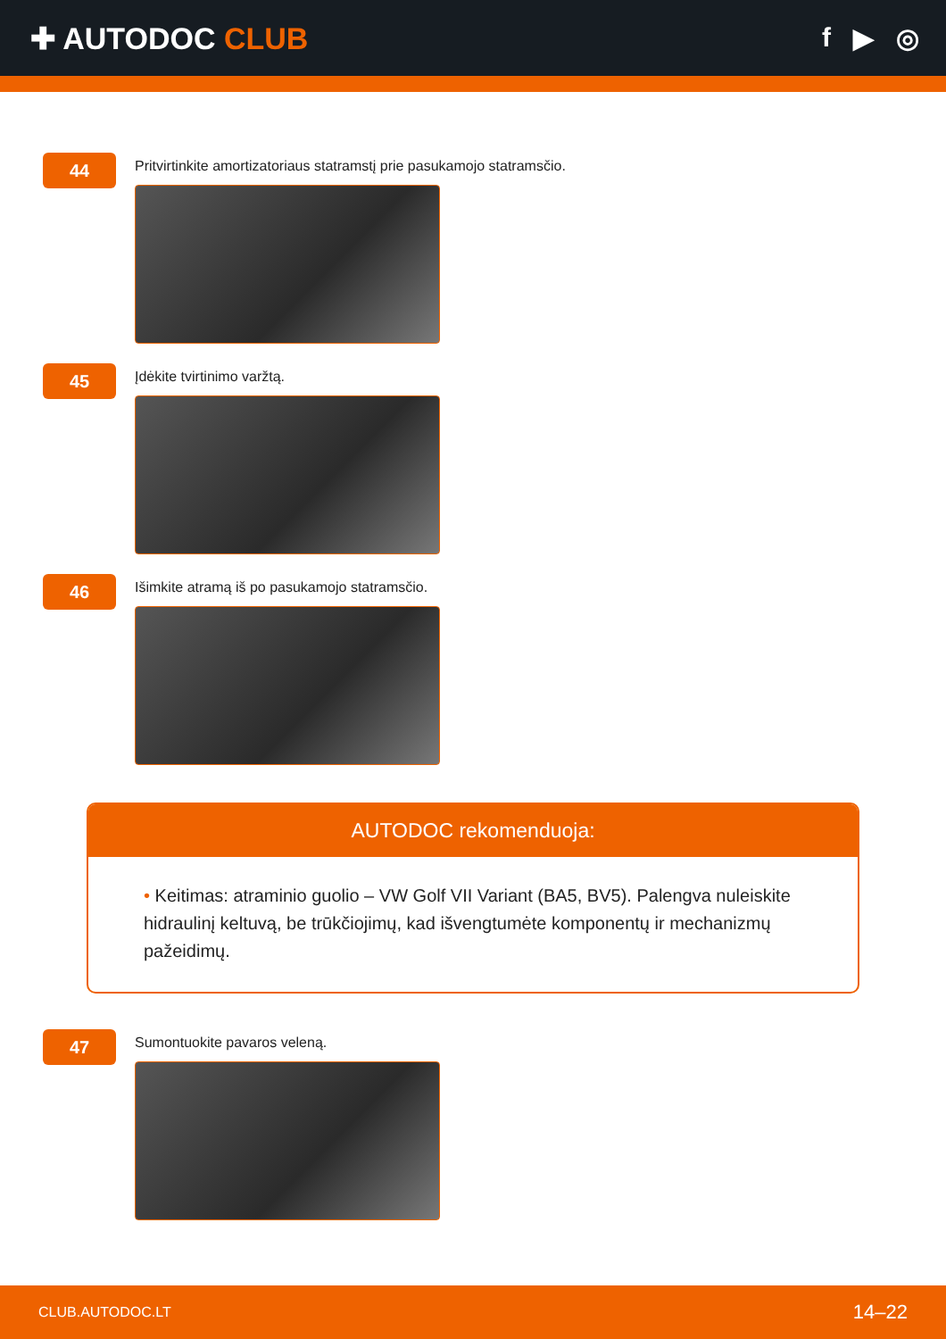✚ AUTODOC CLUB f ▶ ◎
44
Pritvirtinkite amortizatoriaus statramstį prie pasukamojo statramsčio.
45
Įdėkite tvirtinimo varžtą.
46
Išimkite atramą iš po pasukamojo statramsčio.
AUTODOC rekomenduoja:
• Keitimas: atraminio guolio – VW Golf VII Variant (BA5, BV5). Palengva nuleiskite hidraulinį keltuvą, be trūkčiojimų, kad išvengtumėte komponentų ir mechanizmų pažeidimų.
47
Sumontuokite pavaros veleną.
CLUB.AUTODOC.LT 14–22